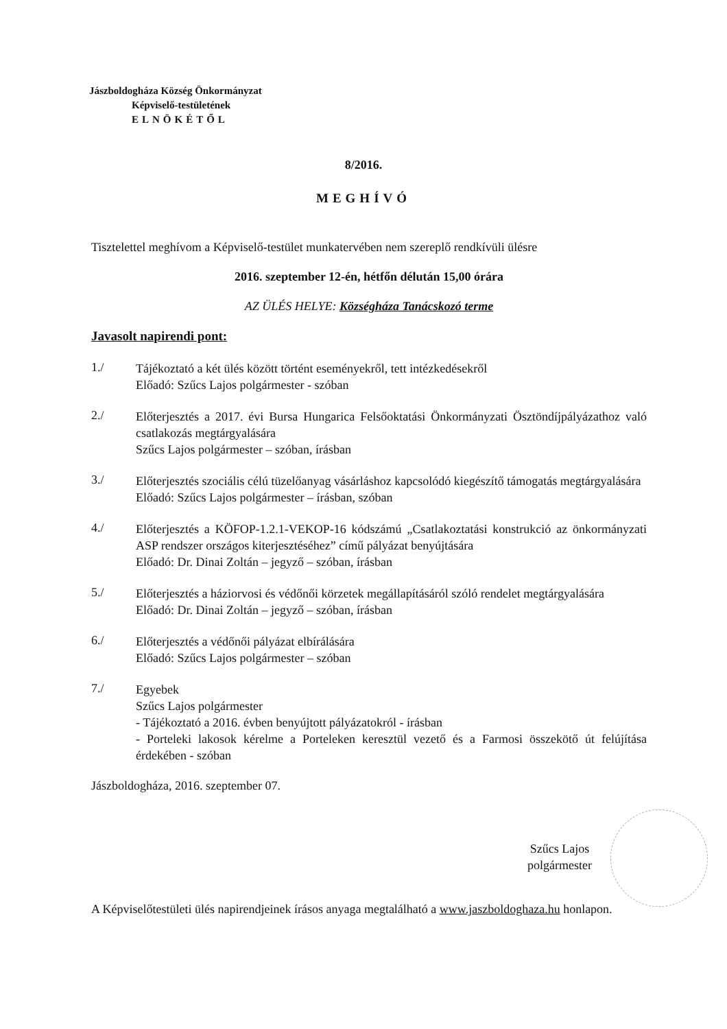Jászboldogháza Község Önkormányzat
Képviselő-testületének
ELNÖKÉTŐL
8/2016.
MEGHÍVÓ
Tisztelettel meghívom a Képviselő-testület munkatervében nem szereplő rendkívüli ülésre
2016. szeptember 12-én, hétfőn délután 15,00 órára
AZ ÜLÉS HELYE: Községháza Tanácskozó terme
Javasolt napirendi pont:
1./
Tájékoztató a két ülés között történt eseményekről, tett intézkedésekről
Előadó: Szűcs Lajos polgármester - szóban
2./
Előterjesztés a 2017. évi Bursa Hungarica Felsőoktatási Önkormányzati Ösztöndíjpályázathoz való csatlakozás megtárgyalására
Szűcs Lajos polgármester – szóban, írásban
3./
Előterjesztés szociális célú tüzelőanyag vásárláshoz kapcsolódó kiegészítő támogatás megtárgyalására
Előadó: Szűcs Lajos polgármester – írásban, szóban
4./
Előterjesztés a KÖFOP-1.2.1-VEKOP-16 kódszámú „Csatlakoztatási konstrukció az önkormányzati ASP rendszer országos kiterjesztéséhez” című pályázat benyújtására
Előadó: Dr. Dinai Zoltán – jegyző – szóban, írásban
5./
Előterjesztés a háziorvosi és védőnői körzetek megállapításáról szóló rendelet megtárgyalására
Előadó: Dr. Dinai Zoltán – jegyző – szóban, írásban
6./
Előterjesztés a védőnői pályázat elbírálására
Előadó: Szűcs Lajos polgármester – szóban
7./
Egyebek
Szűcs Lajos polgármester
- Tájékoztató a 2016. évben benyújtott pályázatokról - írásban
- Porteleki lakosok kérelme a Porteleken keresztül vezető és a Farmosi összekötő út felújítása érdekében - szóban
Jászboldogháza, 2016. szeptember 07.
Szűcs Lajos
polgármester
A Képviselőtestületi ülés napirendjeinek írásos anyaga megtalálható a www.jaszboldoghaza.hu honlapon.